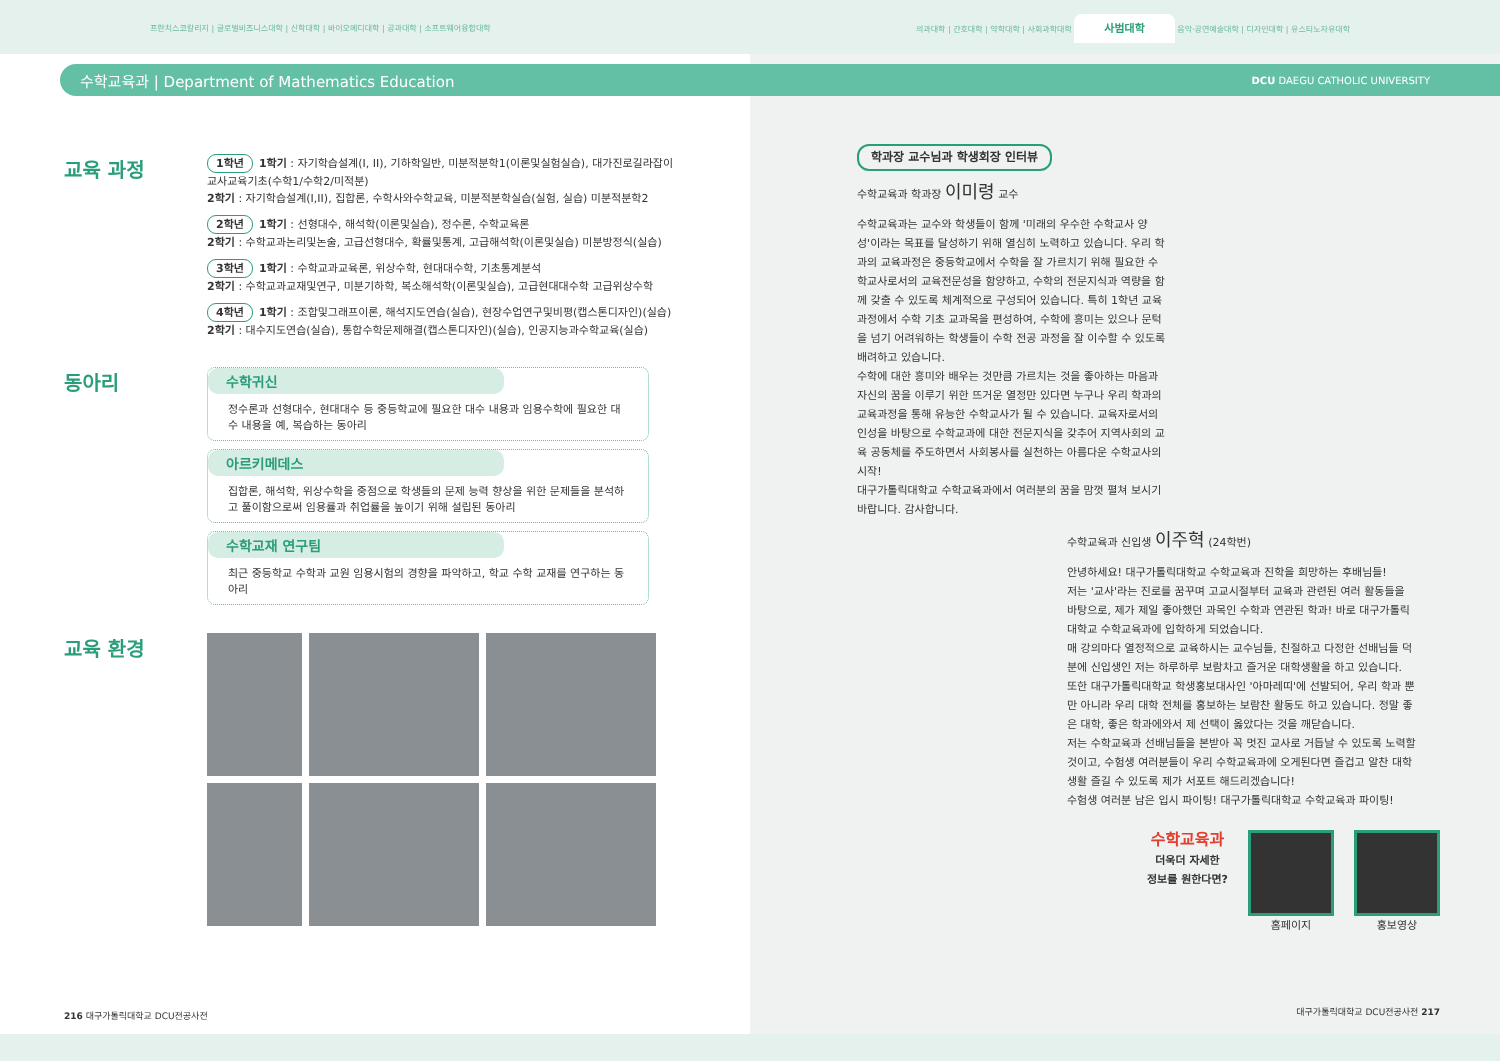프란치스코칼리지 | 글로벌비즈니스대학 | 신학대학 | 바이오메디대학 | 공과대학 | 소프트웨어융합대학 의과대학 | 간호대학 | 약학대학 | 사회과학대학 사범대학 음악·공연예술대학 | 디자인대학 | 유스티노자유대학
수학교육과 | Department of Mathematics Education DCU DAEGU CATHOLIC UNIVERSITY
교육 과정
1학년 1학기 : 자기학습설계(I, II), 기하학일반, 미분적분학1(이론및실험실습), 대가진로길라잡이
교사교육기초(수학1/수학2/미적분)
2학기 : 자기학습설계(I,II), 집합론, 수학사와수학교육, 미분적분학실습(실험, 실습) 미분적분학2
2학년 1학기 : 선형대수, 해석학(이론및실습), 정수론, 수학교육론
2학기 : 수학교과논리및논술, 고급선형대수, 확률및통계, 고급해석학(이론및실습) 미분방정식(실습)
3학년 1학기 : 수학교과교육론, 위상수학, 현대대수학, 기초통계분석
2학기 : 수학교과교재및연구, 미분기하학, 복소해석학(이론및실습), 고급현대대수학 고급위상수학
4학년 1학기 : 조합및그래프이론, 해석지도연습(실습), 현장수업연구및비평(캡스톤디자인)(실습)
2학기 : 대수지도연습(실습), 통합수학문제해결(캡스톤디자인)(실습), 인공지능과수학교육(실습)
동아리
수학귀신
정수론과 선형대수, 현대대수 등 중등학교에 필요한 대수 내용과 임용수학에 필요한 대수 내용을 예, 복습하는 동아리
아르키메데스
집합론, 해석학, 위상수학을 중점으로 학생들의 문제 능력 향상을 위한 문제들을 분석하고 풀이함으로써 임용률과 취업률을 높이기 위해 설립된 동아리
수학교재 연구팀
최근 중등학교 수학과 교원 임용시험의 경향을 파악하고, 학교 수학 교재를 연구하는 동아리
교육 환경
216 대구가톨릭대학교 DCU전공사전
학과장 교수님과 학생회장 인터뷰
수학교육과 학과장 이미령 교수
수학교육과는 교수와 학생들이 함께 '미래의 우수한 수학교사 양성'이라는 목표를 달성하기 위해 열심히 노력하고 있습니다. 우리 학과의 교육과정은 중등학교에서 수학을 잘 가르치기 위해 필요한 수학교사로서의 교육전문성을 함양하고, 수학의 전문지식과 역량을 함께 갖출 수 있도록 체계적으로 구성되어 있습니다. 특히 1학년 교육과정에서 수학 기초 교과목을 편성하여, 수학에 흥미는 있으나 문턱을 넘기 어려워하는 학생들이 수학 전공 과정을 잘 이수할 수 있도록 배려하고 있습니다.
수학에 대한 흥미와 배우는 것만큼 가르치는 것을 좋아하는 마음과 자신의 꿈을 이루기 위한 뜨거운 열정만 있다면 누구나 우리 학과의 교육과정을 통해 유능한 수학교사가 될 수 있습니다. 교육자로서의 인성을 바탕으로 수학교과에 대한 전문지식을 갖추어 지역사회의 교육 공동체를 주도하면서 사회봉사를 실천하는 아름다운 수학교사의 시작!
대구가톨릭대학교 수학교육과에서 여러분의 꿈을 맘껏 펼쳐 보시기 바랍니다. 감사합니다.
수학교육과 신입생 이주혁 (24학번)
안녕하세요! 대구가톨릭대학교 수학교육과 진학을 희망하는 후배님들!
저는 '교사'라는 진로를 꿈꾸며 고교시절부터 교육과 관련된 여러 활동들을 바탕으로, 제가 제일 좋아했던 과목인 수학과 연관된 학과! 바로 대구가톨릭대학교 수학교육과에 입학하게 되었습니다.
매 강의마다 열정적으로 교육하시는 교수님들, 친절하고 다정한 선배님들 덕분에 신입생인 저는 하루하루 보람차고 즐거운 대학생활을 하고 있습니다.
또한 대구가톨릭대학교 학생홍보대사인 '아마레띠'에 선발되어, 우리 학과 뿐만 아니라 우리 대학 전체를 홍보하는 보람찬 활동도 하고 있습니다. 정말 좋은 대학, 좋은 학과에와서 제 선택이 옳았다는 것을 깨닫습니다.
저는 수학교육과 선배님들을 본받아 꼭 멋진 교사로 거듭날 수 있도록 노력할 것이고, 수험생 여러분들이 우리 수학교육과에 오게된다면 즐겁고 알찬 대학생활 즐길 수 있도록 제가 서포트 해드리겠습니다!
수험생 여러분 남은 입시 파이팅! 대구가톨릭대학교 수학교육과 파이팅!
수학교육과
더욱더 자세한
정보를 원한다면?
홈페이지 홍보영상
대구가톨릭대학교 DCU전공사전 217